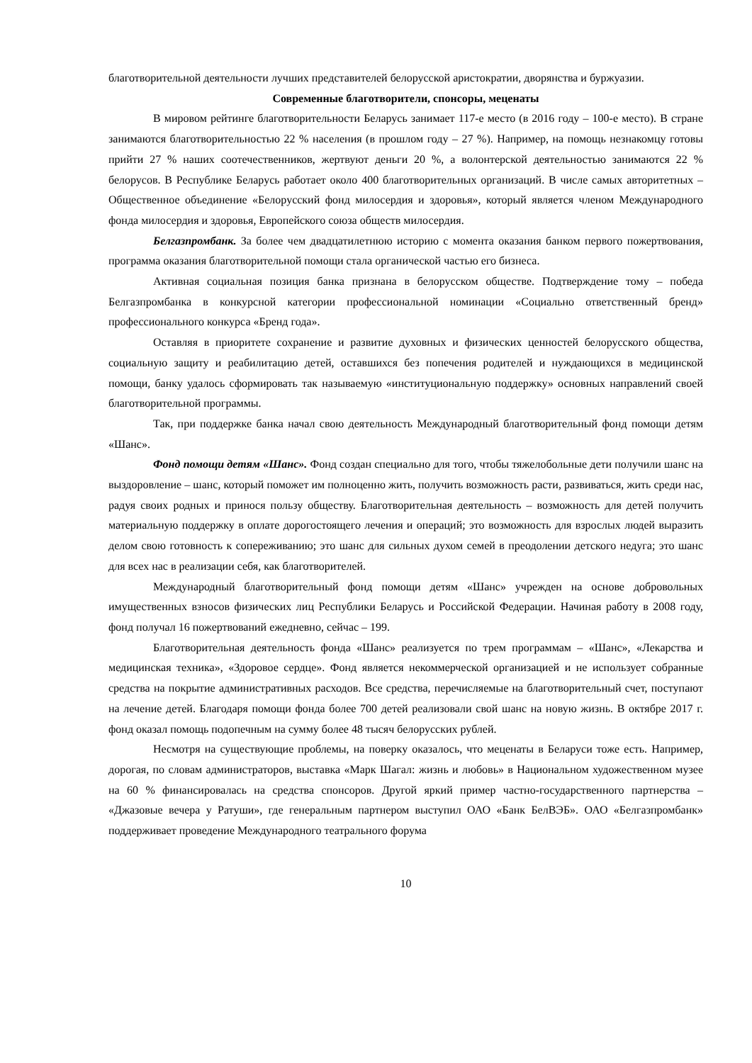благотворительной деятельности лучших представителей белорусской аристократии, дворянства и буржуазии.
Современные благотворители, спонсоры, меценаты
В мировом рейтинге благотворительности Беларусь занимает 117-е место (в 2016 году – 100-е место). В стране занимаются благотворительностью 22 % населения (в прошлом году – 27 %). Например, на помощь незнакомцу готовы прийти 27 % наших соотечественников, жертвуют деньги 20 %, а волонтерской деятельностью занимаются 22 % белорусов. В Республике Беларусь работает около 400 благотворительных организаций. В числе самых авторитетных – Общественное объединение «Белорусский фонд милосердия и здоровья», который является членом Международного фонда милосердия и здоровья, Европейского союза обществ милосердия.
Белгазпромбанк. За более чем двадцатилетнюю историю с момента оказания банком первого пожертвования, программа оказания благотворительной помощи стала органической частью его бизнеса.
Активная социальная позиция банка признана в белорусском обществе. Подтверждение тому – победа Белгазпромбанка в конкурсной категории профессиональной номинации «Социально ответственный бренд» профессионального конкурса «Бренд года».
Оставляя в приоритете сохранение и развитие духовных и физических ценностей белорусского общества, социальную защиту и реабилитацию детей, оставшихся без попечения родителей и нуждающихся в медицинской помощи, банку удалось сформировать так называемую «институциональную поддержку» основных направлений своей благотворительной программы.
Так, при поддержке банка начал свою деятельность Международный благотворительный фонд помощи детям «Шанс».
Фонд помощи детям «Шанс». Фонд создан специально для того, чтобы тяжелобольные дети получили шанс на выздоровление – шанс, который поможет им полноценно жить, получить возможность расти, развиваться, жить среди нас, радуя своих родных и принося пользу обществу. Благотворительная деятельность – возможность для детей получить материальную поддержку в оплате дорогостоящего лечения и операций; это возможность для взрослых людей выразить делом свою готовность к сопереживанию; это шанс для сильных духом семей в преодолении детского недуга; это шанс для всех нас в реализации себя, как благотворителей.
Международный благотворительный фонд помощи детям «Шанс» учрежден на основе добровольных имущественных взносов физических лиц Республики Беларусь и Российской Федерации. Начиная работу в 2008 году, фонд получал 16 пожертвований ежедневно, сейчас – 199.
Благотворительная деятельность фонда «Шанс» реализуется по трем программам – «Шанс», «Лекарства и медицинская техника», «Здоровое сердце». Фонд является некоммерческой организацией и не использует собранные средства на покрытие административных расходов. Все средства, перечисляемые на благотворительный счет, поступают на лечение детей. Благодаря помощи фонда более 700 детей реализовали свой шанс на новую жизнь. В октябре 2017 г. фонд оказал помощь подопечным на сумму более 48 тысяч белорусских рублей.
Несмотря на существующие проблемы, на поверку оказалось, что меценаты в Беларуси тоже есть. Например, дорогая, по словам администраторов, выставка «Марк Шагал: жизнь и любовь» в Национальном художественном музее на 60 % финансировалась на средства спонсоров. Другой яркий пример частно-государственного партнерства – «Джазовые вечера у Ратуши», где генеральным партнером выступил ОАО «Банк БелВЭБ». ОАО «Белгазпромбанк» поддерживает проведение Международного театрального форума
10